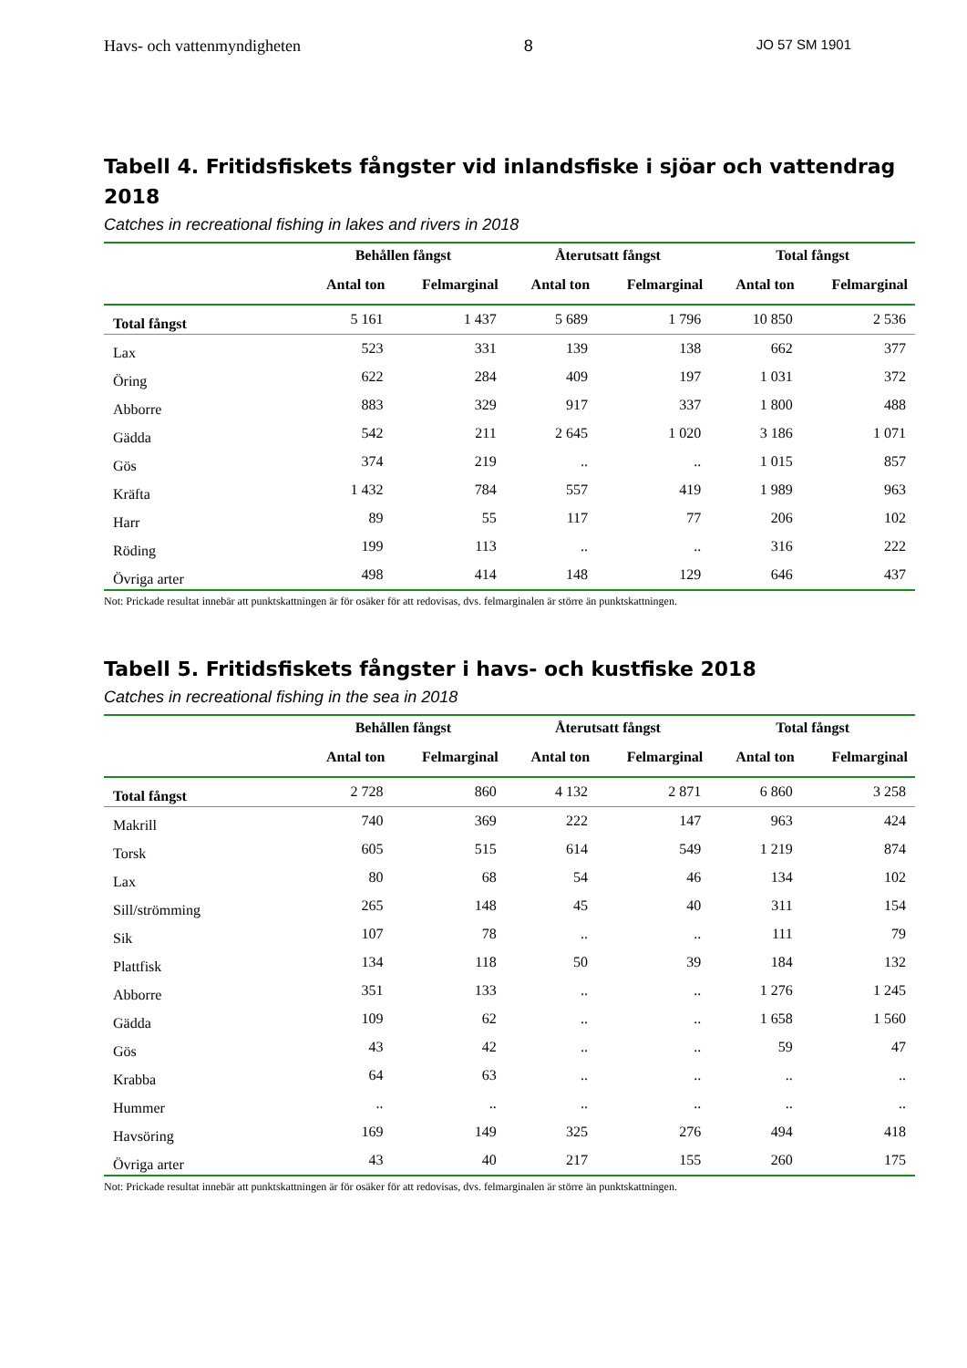Havs- och vattenmyndigheten 8 JO 57 SM 1901
Tabell 4. Fritidsfiskets fångster vid inlandsfiske i sjöar och vattendrag 2018
Catches in recreational fishing in lakes and rivers in 2018
| | Behållen fångst | | Återutsatt fångst | | Total fångst | |
| --- | --- | --- | --- | --- | --- | --- |
| | Antal ton | Felmarginal | Antal ton | Felmarginal | Antal ton | Felmarginal |
| Total fångst | 5 161 | 1 437 | 5 689 | 1 796 | 10 850 | 2 536 |
| Lax | 523 | 331 | 139 | 138 | 662 | 377 |
| Öring | 622 | 284 | 409 | 197 | 1 031 | 372 |
| Abborre | 883 | 329 | 917 | 337 | 1 800 | 488 |
| Gädda | 542 | 211 | 2 645 | 1 020 | 3 186 | 1 071 |
| Gös | 374 | 219 | .. | .. | 1 015 | 857 |
| Kräfta | 1 432 | 784 | 557 | 419 | 1 989 | 963 |
| Harr | 89 | 55 | 117 | 77 | 206 | 102 |
| Röding | 199 | 113 | .. | .. | 316 | 222 |
| Övriga arter | 498 | 414 | 148 | 129 | 646 | 437 |
Not: Prickade resultat innebär att punktskattningen är för osäker för att redovisas, dvs. felmarginalen är större än punktskattningen.
Tabell 5. Fritidsfiskets fångster i havs- och kustfiske 2018
Catches in recreational fishing in the sea in 2018
| | Behållen fångst | | Återutsatt fångst | | Total fångst | |
| --- | --- | --- | --- | --- | --- | --- |
| | Antal ton | Felmarginal | Antal ton | Felmarginal | Antal ton | Felmarginal |
| Total fångst | 2 728 | 860 | 4 132 | 2 871 | 6 860 | 3 258 |
| Makrill | 740 | 369 | 222 | 147 | 963 | 424 |
| Torsk | 605 | 515 | 614 | 549 | 1 219 | 874 |
| Lax | 80 | 68 | 54 | 46 | 134 | 102 |
| Sill/strömming | 265 | 148 | 45 | 40 | 311 | 154 |
| Sik | 107 | 78 | .. | .. | 111 | 79 |
| Plattfisk | 134 | 118 | 50 | 39 | 184 | 132 |
| Abborre | 351 | 133 | .. | .. | 1 276 | 1 245 |
| Gädda | 109 | 62 | .. | .. | 1 658 | 1 560 |
| Gös | 43 | 42 | .. | .. | 59 | 47 |
| Krabba | 64 | 63 | .. | .. | .. | .. |
| Hummer | .. | .. | .. | .. | .. | .. |
| Havsöring | 169 | 149 | 325 | 276 | 494 | 418 |
| Övriga arter | 43 | 40 | 217 | 155 | 260 | 175 |
Not: Prickade resultat innebär att punktskattningen är för osäker för att redovisas, dvs. felmarginalen är större än punktskattningen.